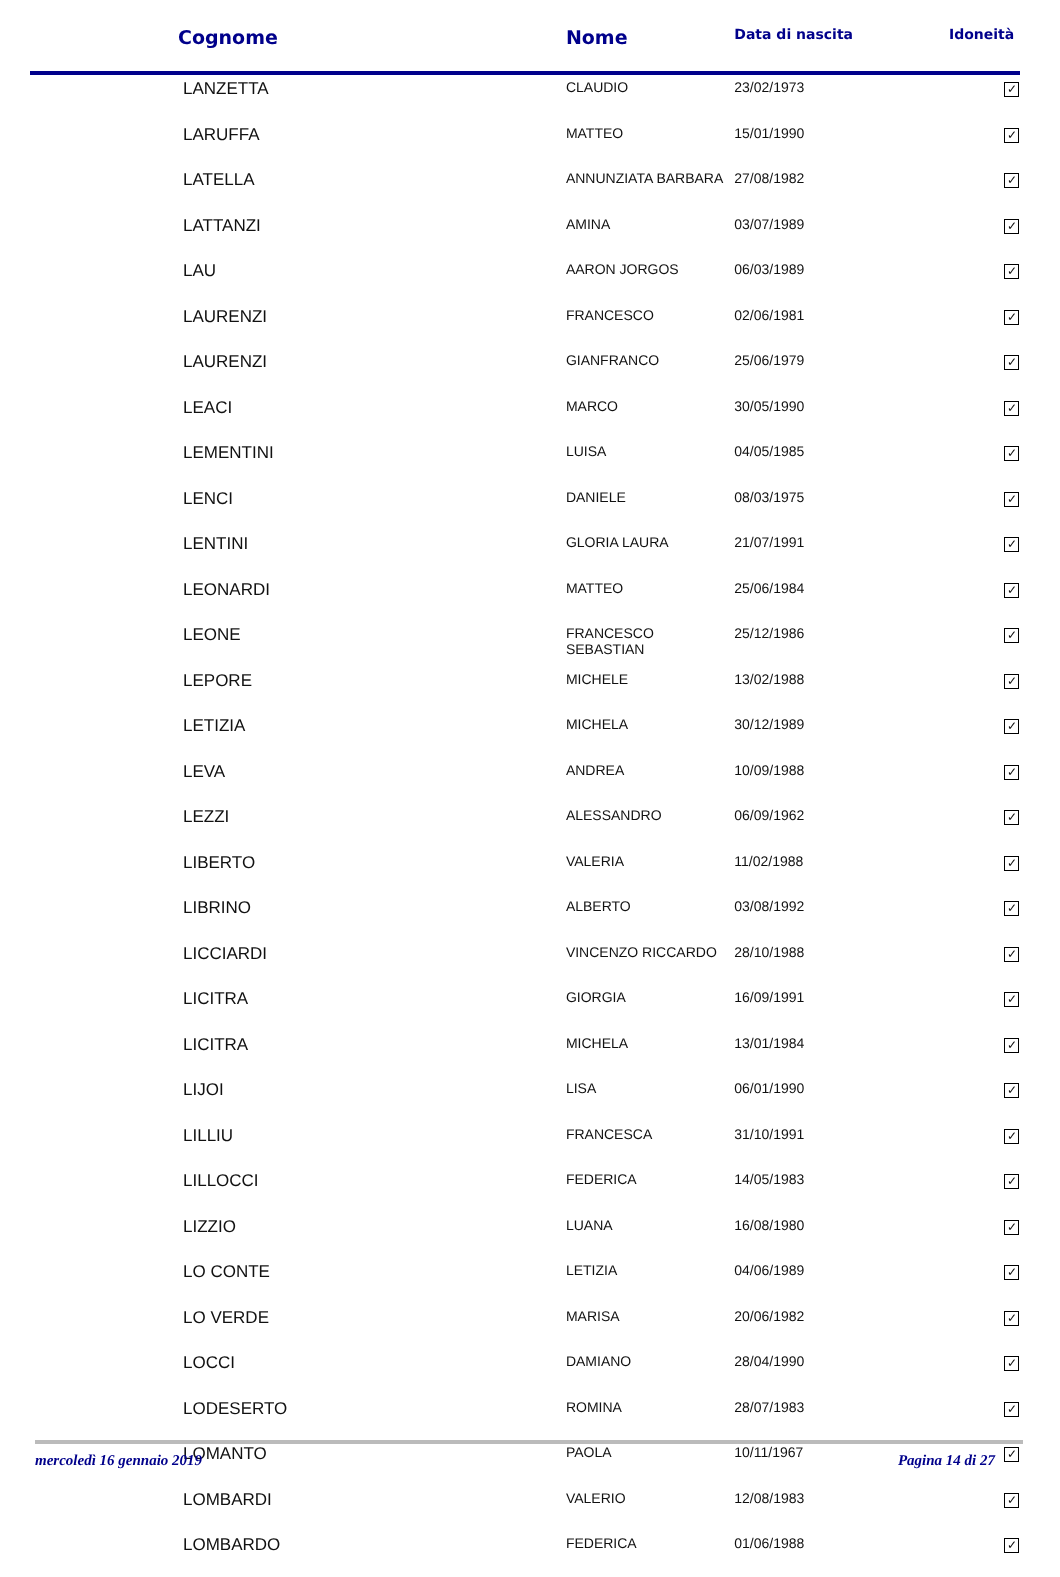| Cognome | Nome | Data di nascita | Idoneità |
| --- | --- | --- | --- |
| LANZETTA | CLAUDIO | 23/02/1973 | ✓ |
| LARUFFA | MATTEO | 15/01/1990 | ✓ |
| LATELLA | ANNUNZIATA BARBARA | 27/08/1982 | ✓ |
| LATTANZI | AMINA | 03/07/1989 | ✓ |
| LAU | AARON JORGOS | 06/03/1989 | ✓ |
| LAURENZI | FRANCESCO | 02/06/1981 | ✓ |
| LAURENZI | GIANFRANCO | 25/06/1979 | ✓ |
| LEACI | MARCO | 30/05/1990 | ✓ |
| LEMENTINI | LUISA | 04/05/1985 | ✓ |
| LENCI | DANIELE | 08/03/1975 | ✓ |
| LENTINI | GLORIA LAURA | 21/07/1991 | ✓ |
| LEONARDI | MATTEO | 25/06/1984 | ✓ |
| LEONE | FRANCESCO SEBASTIAN | 25/12/1986 | ✓ |
| LEPORE | MICHELE | 13/02/1988 | ✓ |
| LETIZIA | MICHELA | 30/12/1989 | ✓ |
| LEVA | ANDREA | 10/09/1988 | ✓ |
| LEZZI | ALESSANDRO | 06/09/1962 | ✓ |
| LIBERTO | VALERIA | 11/02/1988 | ✓ |
| LIBRINO | ALBERTO | 03/08/1992 | ✓ |
| LICCIARDI | VINCENZO RICCARDO | 28/10/1988 | ✓ |
| LICITRA | GIORGIA | 16/09/1991 | ✓ |
| LICITRA | MICHELA | 13/01/1984 | ✓ |
| LIJOI | LISA | 06/01/1990 | ✓ |
| LILLIU | FRANCESCA | 31/10/1991 | ✓ |
| LILLOCCI | FEDERICA | 14/05/1983 | ✓ |
| LIZZIO | LUANA | 16/08/1980 | ✓ |
| LO CONTE | LETIZIA | 04/06/1989 | ✓ |
| LO VERDE | MARISA | 20/06/1982 | ✓ |
| LOCCI | DAMIANO | 28/04/1990 | ✓ |
| LODESERTO | ROMINA | 28/07/1983 | ✓ |
| LOMANTO | PAOLA | 10/11/1967 | ✓ |
| LOMBARDI | VALERIO | 12/08/1983 | ✓ |
| LOMBARDO | FEDERICA | 01/06/1988 | ✓ |
mercoledì 16 gennaio 2019 Pagina 14 di 27